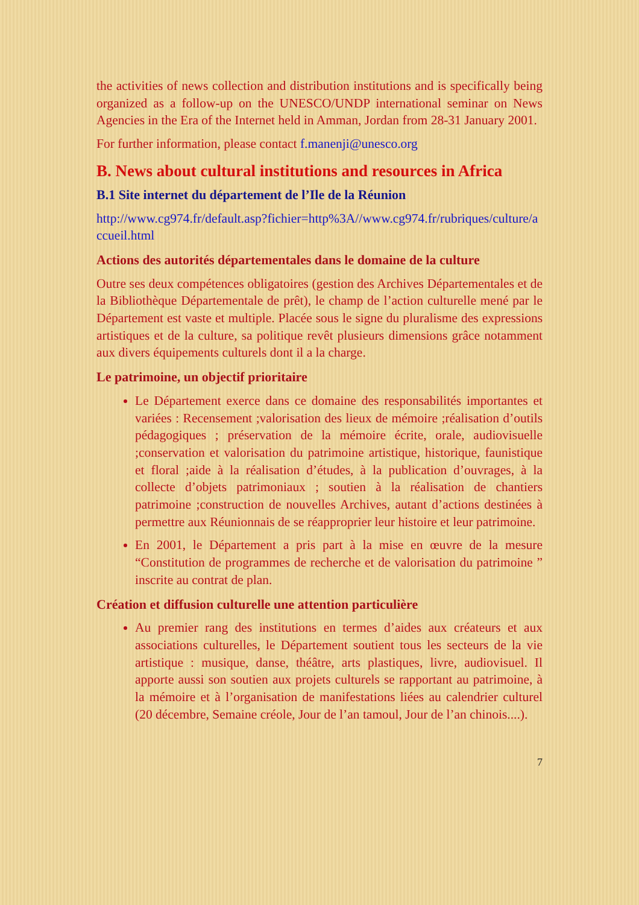the activities of news collection and distribution institutions and is specifically being organized as a follow-up on the UNESCO/UNDP international seminar on News Agencies in the Era of the Internet held in Amman, Jordan from 28-31 January 2001.
For further information, please contact f.manenji@unesco.org
B. News about cultural institutions and resources in Africa
B.1 Site internet du département de l’Ile de la Réunion
http://www.cg974.fr/default.asp?fichier=http%3A//www.cg974.fr/rubriques/culture/accueil.html
Actions des autorités départementales dans le domaine de la culture
Outre ses deux compétences obligatoires (gestion des Archives Départementales et de la Bibliothèque Départementale de prêt), le champ de l’action culturelle mené par le Département est vaste et multiple. Placée sous le signe du pluralisme des expressions artistiques et de la culture, sa politique revêt plusieurs dimensions grâce notamment aux divers équipements culturels dont il a la charge.
Le patrimoine, un objectif prioritaire
Le Département exerce dans ce domaine des responsabilités importantes et variées : Recensement ;valorisation des lieux de mémoire ;réalisation d’outils pédagogiques ; préservation de la mémoire écrite, orale, audiovisuelle ;conservation et valorisation du patrimoine artistique, historique, faunistique et floral ;aide à la réalisation d’études, à la publication d’ouvrages, à la collecte d’objets patrimoniaux ; soutien à la réalisation de chantiers patrimoine ;construction de nouvelles Archives, autant d’actions destinées à permettre aux Réunionnais de se réapproprier leur histoire et leur patrimoine.
En 2001, le Département a pris part à la mise en œuvre de la mesure “Constitution de programmes de recherche et de valorisation du patrimoine ” inscrite au contrat de plan.
Création et diffusion culturelle une attention particulière
Au premier rang des institutions en termes d’aides aux créateurs et aux associations culturelles, le Département soutient tous les secteurs de la vie artistique : musique, danse, théâtre, arts plastiques, livre, audiovisuel. Il apporte aussi son soutien aux projets culturels se rapportant au patrimoine, à la mémoire et à l’organisation de manifestations liées au calendrier culturel (20 décembre, Semaine créole, Jour de l’an tamoul, Jour de l’an chinois....).
7